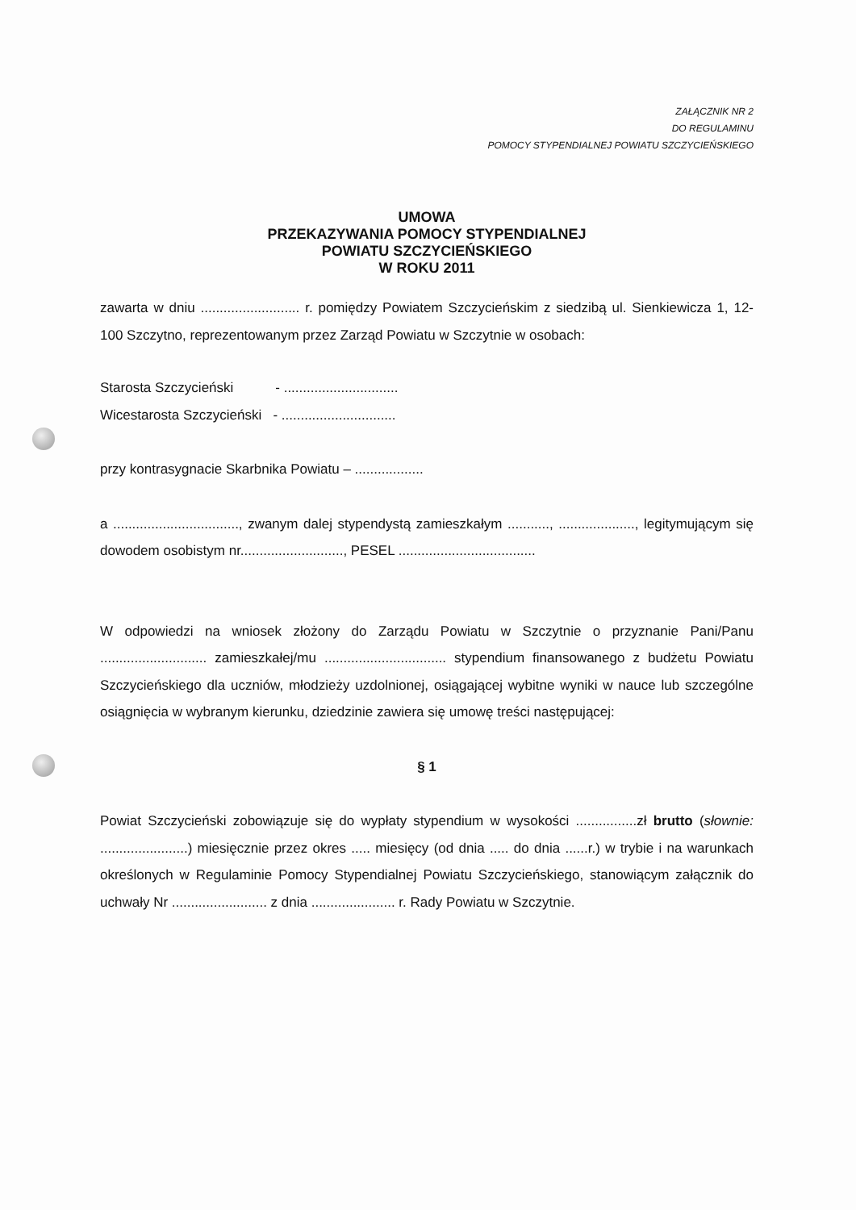ZAŁĄCZNIK NR 2
DO REGULAMINU
POMOCY STYPENDIALNEJ POWIATU SZCZYCIEŃSKIEGO
UMOWA
PRZEKAZYWANIA POMOCY STYPENDIALNEJ
POWIATU SZCZYCIEŃSKIEGO
W ROKU 2011
zawarta w dniu .......................... r. pomiędzy Powiatem Szczycieńskim z siedzibą ul. Sienkiewicza 1, 12-100 Szczytno, reprezentowanym przez Zarząd Powiatu w Szczytnie w osobach:
Starosta Szczycieński - ..............................
Wicestarosta Szczycieński - ..............................
przy kontrasygnacie Skarbnika Powiatu – ..................
a ................................., zwanym dalej stypendystą zamieszkałym ..........., ...................., legitymującym się dowodem osobistym nr..........................., PESEL ....................................
W odpowiedzi na wniosek złożony do Zarządu Powiatu w Szczytnie o przyznanie Pani/Panu ............................ zamieszkałej/mu ................................ stypendium finansowanego z budżetu Powiatu Szczycieńskiego dla uczniów, młodzieży uzdolnionej, osiągającej wybitne wyniki w nauce lub szczególne osiągnięcia w wybranym kierunku, dziedzinie zawiera się umowę treści następującej:
§ 1
Powiat Szczycieński zobowiązuje się do wypłaty stypendium w wysokości ................zł brutto (słownie: .......................) miesięcznie przez okres ..... miesięcy (od dnia ..... do dnia ......r.) w trybie i na warunkach określonych w Regulaminie Pomocy Stypendialnej Powiatu Szczycieńskiego, stanowiącym załącznik do uchwały Nr ......................... z dnia ...................... r. Rady Powiatu w Szczytnie.